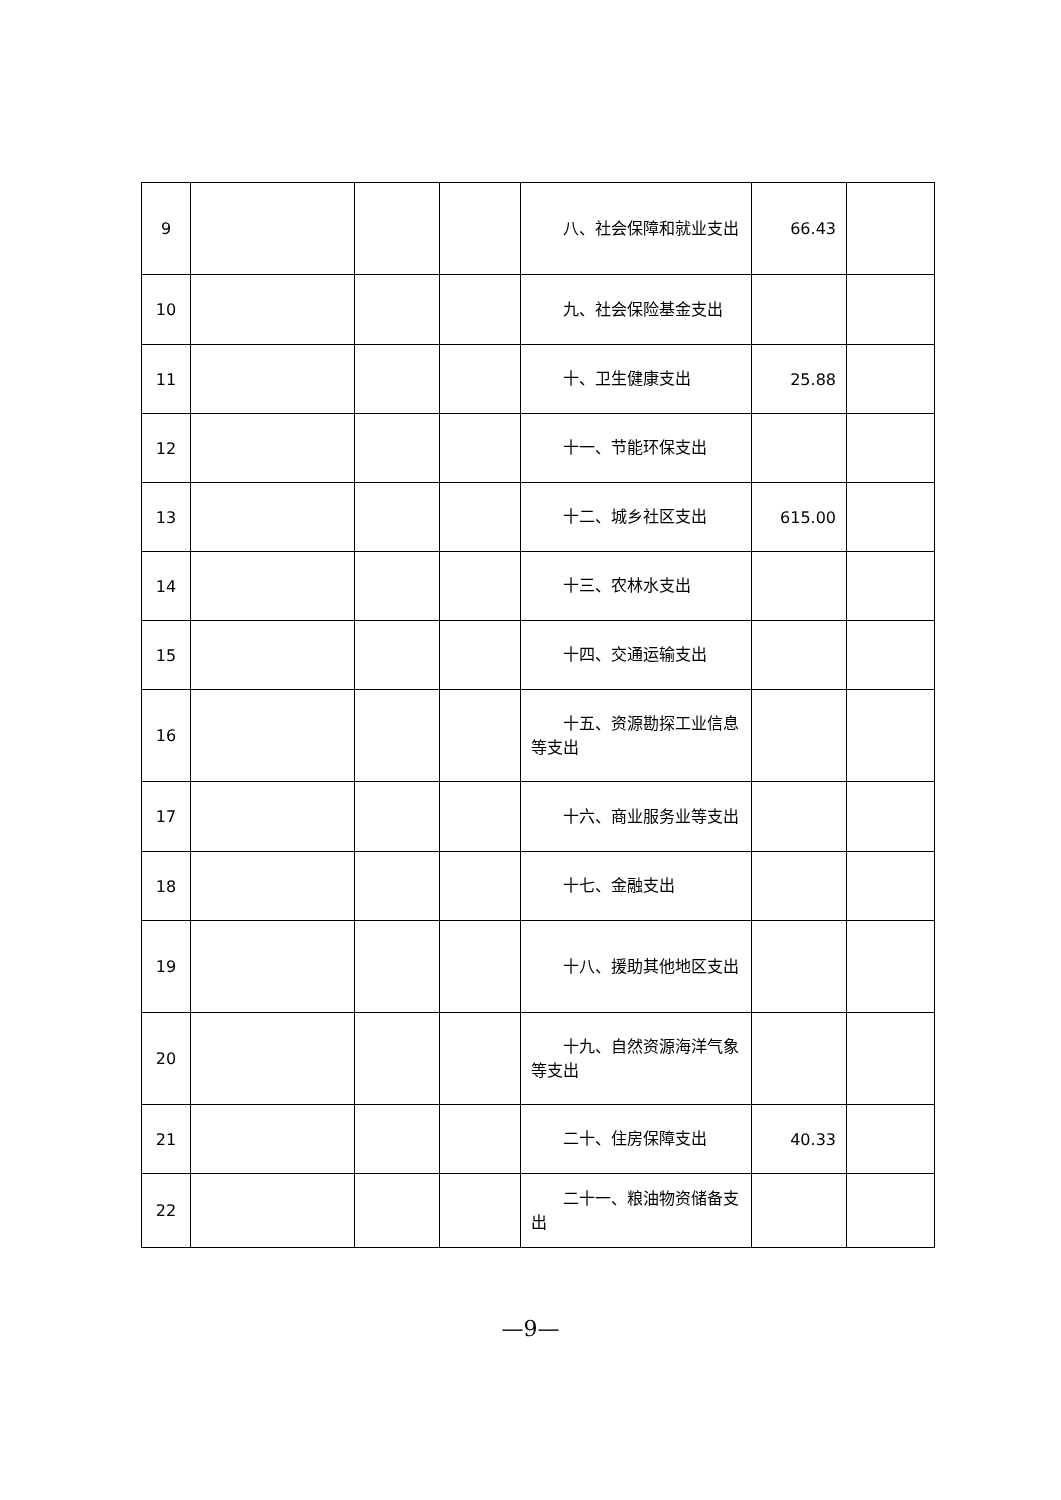| 9 | | | | 八、社会保障和就业支出 | 66.43 | |
| 10 | | | | 九、社会保险基金支出 | | |
| 11 | | | | 十、卫生健康支出 | 25.88 | |
| 12 | | | | 十一、节能环保支出 | | |
| 13 | | | | 十二、城乡社区支出 | 615.00 | |
| 14 | | | | 十三、农林水支出 | | |
| 15 | | | | 十四、交通运输支出 | | |
| 16 | | | | 十五、资源勘探工业信息等支出 | | |
| 17 | | | | 十六、商业服务业等支出 | | |
| 18 | | | | 十七、金融支出 | | |
| 19 | | | | 十八、援助其他地区支出 | | |
| 20 | | | | 十九、自然资源海洋气象等支出 | | |
| 21 | | | | 二十、住房保障支出 | 40.33 | |
| 22 | | | | 二十一、粮油物资储备支出 | | |
—9—